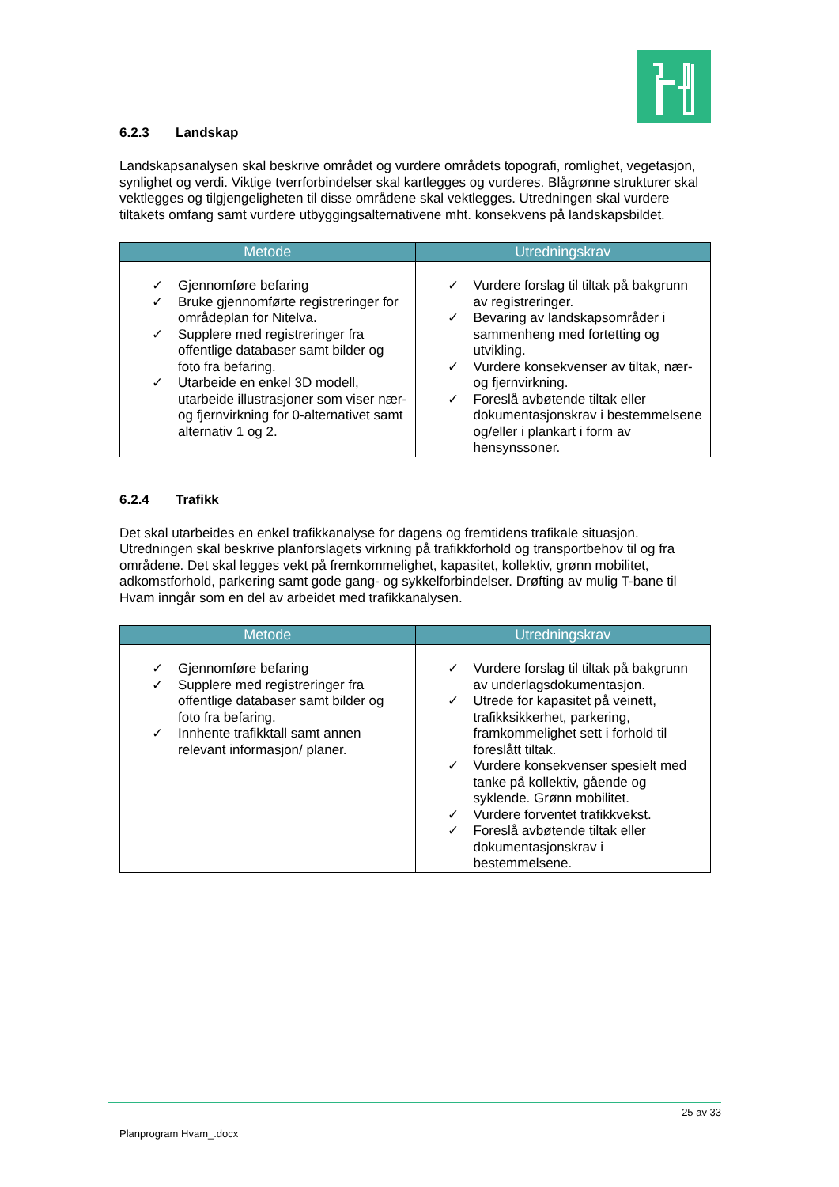6.2.3 Landskap
Landskapsanalysen skal beskrive området og vurdere områdets topografi, romlighet, vegetasjon, synlighet og verdi. Viktige tverrforbindelser skal kartlegges og vurderes. Blågrønne strukturer skal vektlegges og tilgjengeligheten til disse områdene skal vektlegges. Utredningen skal vurdere tiltakets omfang samt vurdere utbyggingsalternativene mht. konsekvens på landskapsbildet.
| Metode | Utredningskrav |
| --- | --- |
| ✓ Gjennomføre befaring ✓ Bruke gjennomførte registreringer for områdeplan for Nitelva. ✓ Supplere med registreringer fra offentlige databaser samt bilder og foto fra befaring. ✓ Utarbeide en enkel 3D modell, utarbeide illustrasjoner som viser nær- og fjernvirkning for 0-alternativet samt alternativ 1 og 2. | ✓ Vurdere forslag til tiltak på bakgrunn av registreringer. ✓ Bevaring av landskapsområder i sammenheng med fortetting og utvikling. ✓ Vurdere konsekvenser av tiltak, nær- og fjernvirkning. ✓ Foreslå avbøtende tiltak eller dokumentasjonskrav i bestemmelsene og/eller i plankart i form av hensynssoner. |
6.2.4 Trafikk
Det skal utarbeides en enkel trafikkanalyse for dagens og fremtidens trafikale situasjon. Utredningen skal beskrive planforslagets virkning på trafikkforhold og transportbehov til og fra områdene. Det skal legges vekt på fremkommelighet, kapasitet, kollektiv, grønn mobilitet, adkomstforhold, parkering samt gode gang- og sykkelforbindelser. Drøfting av mulig T-bane til Hvam inngår som en del av arbeidet med trafikkanalysen.
| Metode | Utredningskrav |
| --- | --- |
| ✓ Gjennomføre befaring ✓ Supplere med registreringer fra offentlige databaser samt bilder og foto fra befaring. ✓ Innhente trafikktall samt annen relevant informasjon/ planer. | ✓ Vurdere forslag til tiltak på bakgrunn av underlagsdokumentasjon. ✓ Utrede for kapasitet på veinett, trafikksikkerhet, parkering, framkommelighet sett i forhold til foreslått tiltak. ✓ Vurdere konsekvenser spesielt med tanke på kollektiv, gående og syklende. Grønn mobilitet. ✓ Vurdere forventet trafikkvekst. ✓ Foreslå avbøtende tiltak eller dokumentasjonskrav i bestemmelsene. |
25 av 33
Planprogram Hvam_.docx